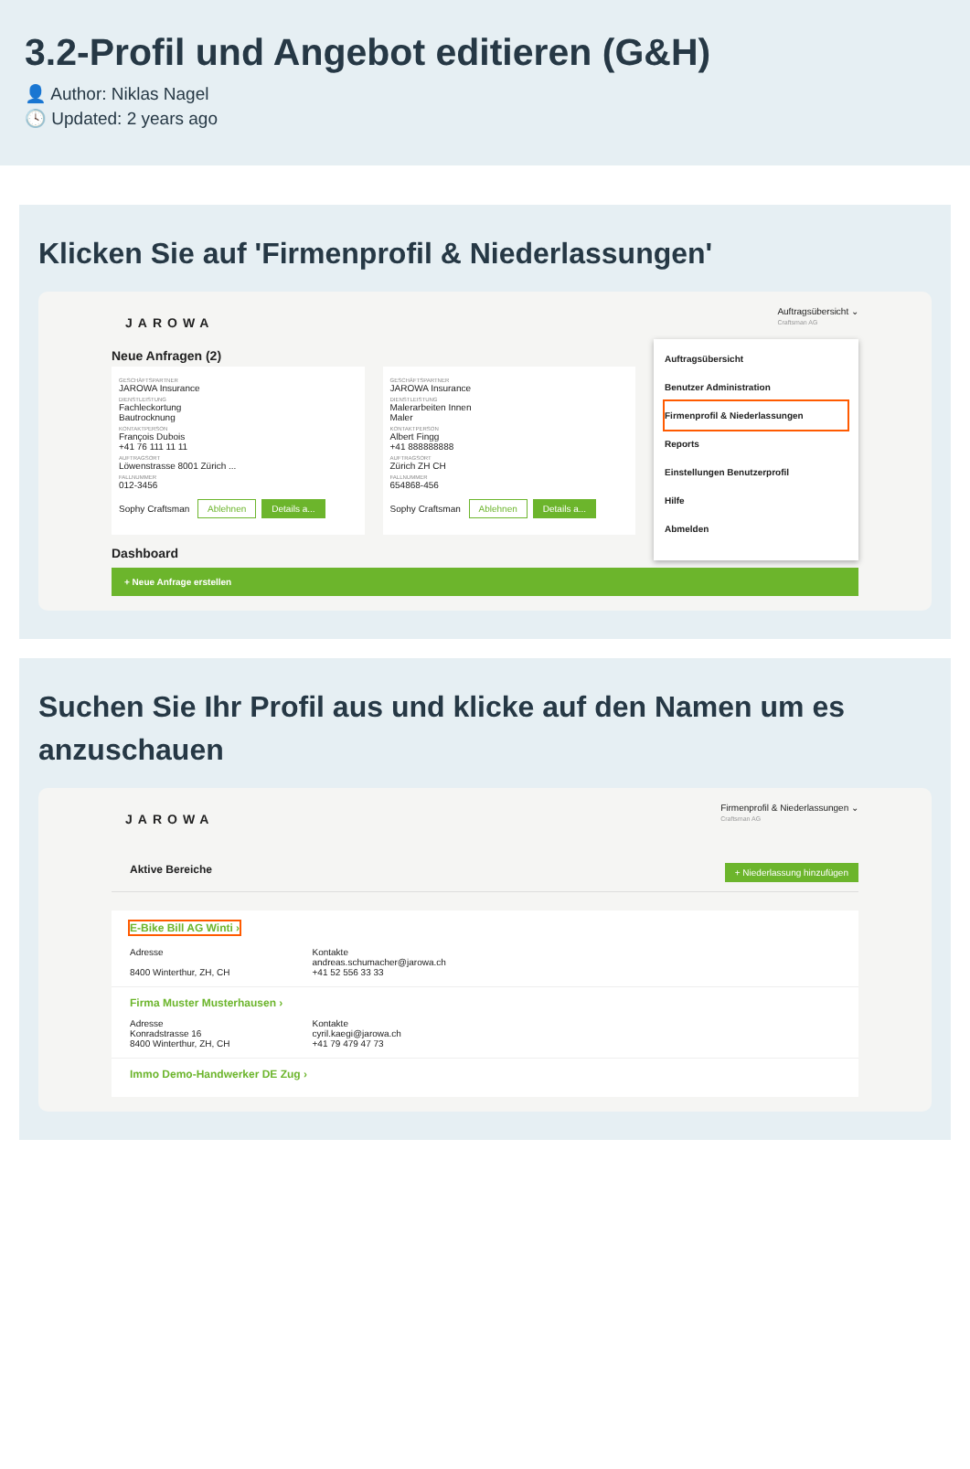3.2-Profil und Angebot editieren (G&H)
👤 Author: Niklas Nagel
🕓 Updated: 2 years ago
Klicken Sie auf 'Firmenprofil & Niederlassungen'
JAROWA
Auftragsübersicht ⌄
Craftsman AG
Neue Anfragen (2)
GESCHÄFTSPARTNER
JAROWA Insurance
DIENSTLEISTUNG
Fachleckortung
Bautrocknung
KONTAKTPERSON
François Dubois
+41 76 111 11 11
AUFTRAGSORT
Löwenstrasse 8001 Zürich ...
FALLNUMMER
012-3456
Sophy Craftsman Ablehnen Details a...
GESCHÄFTSPARTNER
JAROWA Insurance
DIENSTLEISTUNG
Malerarbeiten Innen
Maler
KONTAKTPERSON
Albert Fingg
+41 888888888
AUFTRAGSORT
Zürich ZH CH
FALLNUMMER
654868-456
Sophy Craftsman Ablehnen Details a...
Dashboard
Auftragsübersicht
Benutzer Administration
Firmenprofil & Niederlassungen
Reports
Einstellungen Benutzerprofil
Hilfe
Abmelden
+ Neue Anfrage erstellen
Suchen Sie Ihr Profil aus und klicke auf den Namen um es anzuschauen
JAROWA
Firmenprofil & Niederlassungen ⌄
Craftsman AG
Aktive Bereiche + Niederlassung hinzufügen
E-Bike Bill AG Winti ›
Adresse
8400 Winterthur, ZH, CH
Kontakte
andreas.schumacher@jarowa.ch
+41 52 556 33 33
Firma Muster Musterhausen ›
Adresse
Konradstrasse 16
8400 Winterthur, ZH, CH
Kontakte
cyril.kaegi@jarowa.ch
+41 79 479 47 73
Immo Demo-Handwerker DE Zug ›